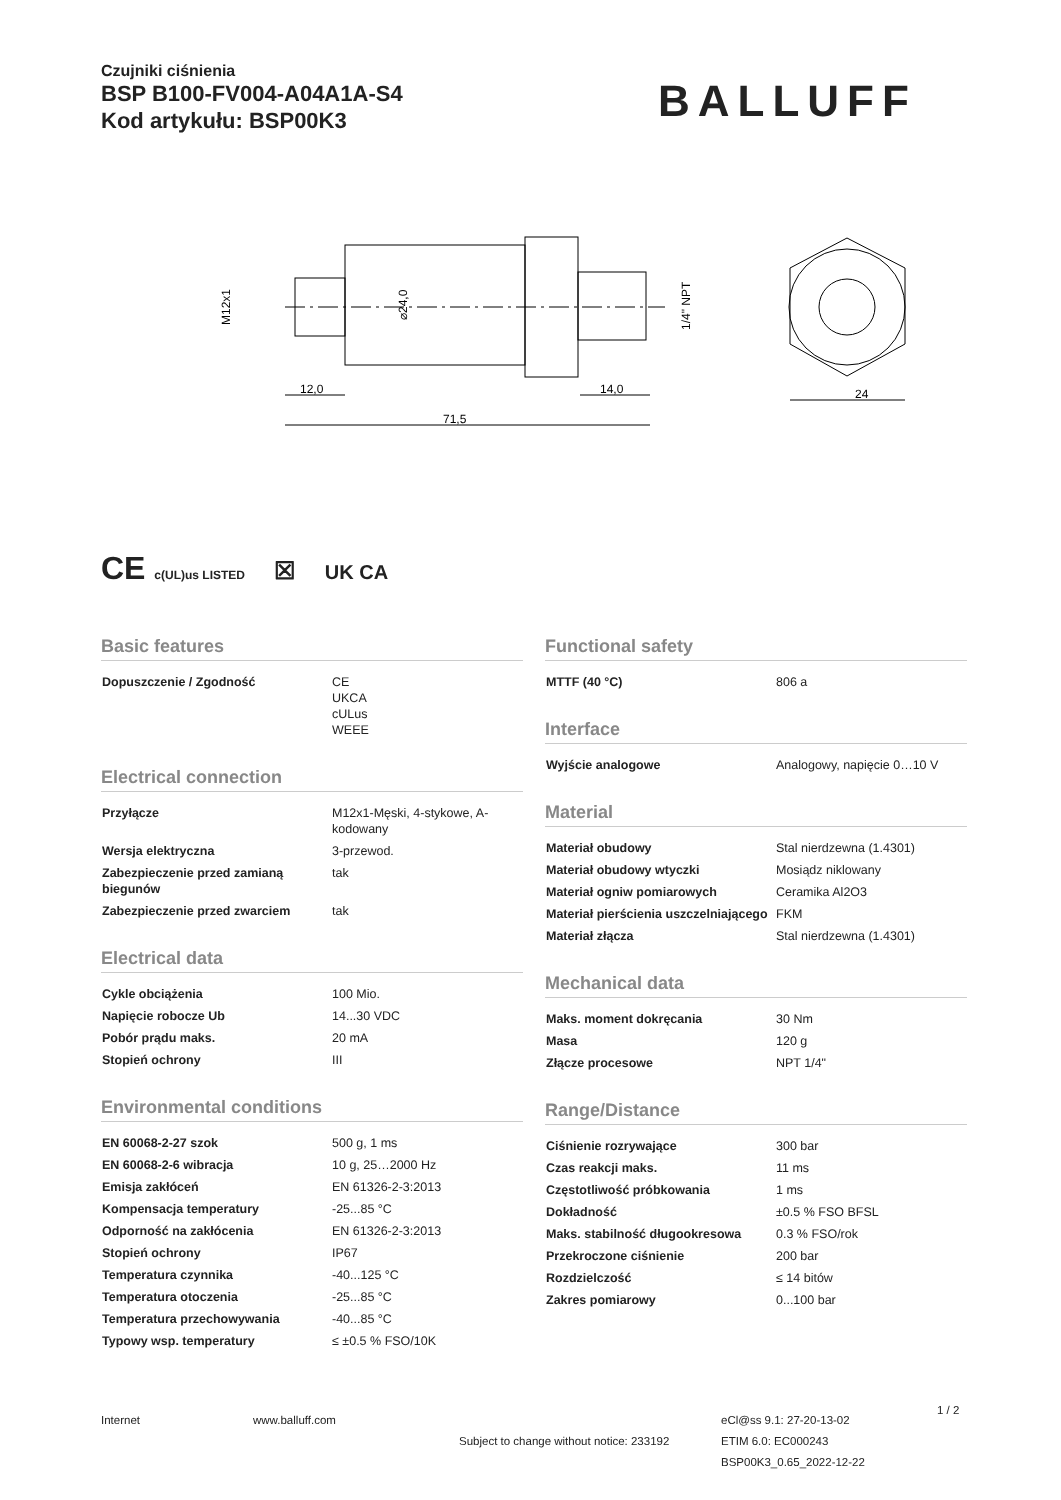Czujniki ciśnienia
BSP B100-FV004-A04A1A-S4
Kod artykułu: BSP00K3
BALLUFF
71,5
12,0
14,0
24
M12x1
⌀24,0
1/4" NPT
CE c(UL)us LISTED ☒ UK CA
Basic features
| Dopuszczenie / Zgodność | CE UKCA cULus WEEE |
Electrical connection
| Przyłącze | M12x1-Męski, 4-stykowe, A-kodowany |
| Wersja elektryczna | 3-przewod. |
| Zabezpieczenie przed zamianą biegunów | tak |
| Zabezpieczenie przed zwarciem | tak |
Electrical data
| Cykle obciążenia | 100 Mio. |
| Napięcie robocze Ub | 14...30 VDC |
| Pobór prądu maks. | 20 mA |
| Stopień ochrony | III |
Environmental conditions
| EN 60068-2-27 szok | 500 g, 1 ms |
| EN 60068-2-6 wibracja | 10 g, 25…2000 Hz |
| Emisja zakłóceń | EN 61326-2-3:2013 |
| Kompensacja temperatury | -25...85 °C |
| Odporność na zakłócenia | EN 61326-2-3:2013 |
| Stopień ochrony | IP67 |
| Temperatura czynnika | -40...125 °C |
| Temperatura otoczenia | -25...85 °C |
| Temperatura przechowywania | -40...85 °C |
| Typowy wsp. temperatury | ≤ ±0.5 % FSO/10K |
Functional safety
| MTTF (40 °C) | 806 a |
Interface
| Wyjście analogowe | Analogowy, napięcie 0…10 V |
Material
| Materiał obudowy | Stal nierdzewna (1.4301) |
| Materiał obudowy wtyczki | Mosiądz niklowany |
| Materiał ogniw pomiarowych | Ceramika Al2O3 |
| Materiał pierścienia uszczelniającego | FKM |
| Materiał złącza | Stal nierdzewna (1.4301) |
Mechanical data
| Maks. moment dokręcania | 30 Nm |
| Masa | 120 g |
| Złącze procesowe | NPT 1/4" |
Range/Distance
| Ciśnienie rozrywające | 300 bar |
| Czas reakcji maks. | 11 ms |
| Częstotliwość próbkowania | 1 ms |
| Dokładność | ±0.5 % FSO BFSL |
| Maks. stabilność długookresowa | 0.3 % FSO/rok |
| Przekroczone ciśnienie | 200 bar |
| Rozdzielczość | ≤ 14 bitów |
| Zakres pomiarowy | 0...100 bar |
Internet www.balluff.com
Subject to change without notice: 233192
eCl@ss 9.1: 27-20-13-02
ETIM 6.0: EC000243
BSP00K3_0.65_2022-12-22
1 / 2